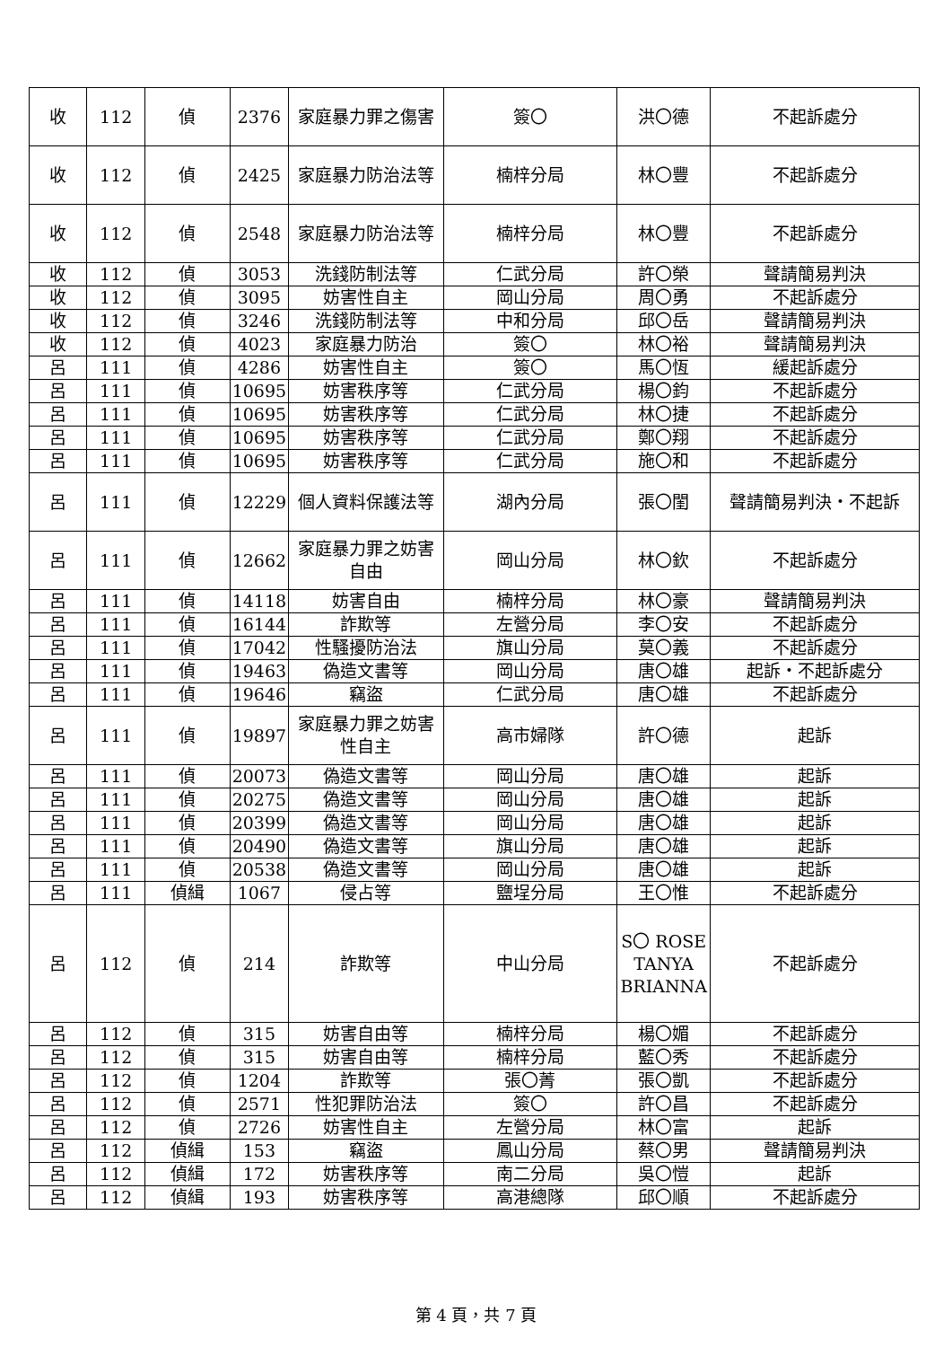| 收 | 112 | 偵 | 2376 | 家庭暴力罪之傷害 | 簽〇 | 洪〇德 | 不起訴處分 |
| 收 | 112 | 偵 | 2425 | 家庭暴力防治法等 | 楠梓分局 | 林〇豐 | 不起訴處分 |
| 收 | 112 | 偵 | 2548 | 家庭暴力防治法等 | 楠梓分局 | 林〇豐 | 不起訴處分 |
| 收 | 112 | 偵 | 3053 | 洗錢防制法等 | 仁武分局 | 許〇榮 | 聲請簡易判決 |
| 收 | 112 | 偵 | 3095 | 妨害性自主 | 岡山分局 | 周〇勇 | 不起訴處分 |
| 收 | 112 | 偵 | 3246 | 洗錢防制法等 | 中和分局 | 邱〇岳 | 聲請簡易判決 |
| 收 | 112 | 偵 | 4023 | 家庭暴力防治 | 簽〇 | 林〇裕 | 聲請簡易判決 |
| 呂 | 111 | 偵 | 4286 | 妨害性自主 | 簽〇 | 馬〇恆 | 緩起訴處分 |
| 呂 | 111 | 偵 | 10695 | 妨害秩序等 | 仁武分局 | 楊〇鈞 | 不起訴處分 |
| 呂 | 111 | 偵 | 10695 | 妨害秩序等 | 仁武分局 | 林〇捷 | 不起訴處分 |
| 呂 | 111 | 偵 | 10695 | 妨害秩序等 | 仁武分局 | 鄭〇翔 | 不起訴處分 |
| 呂 | 111 | 偵 | 10695 | 妨害秩序等 | 仁武分局 | 施〇和 | 不起訴處分 |
| 呂 | 111 | 偵 | 12229 | 個人資料保護法等 | 湖內分局 | 張〇閨 | 聲請簡易判決・不起訴 |
| 呂 | 111 | 偵 | 12662 | 家庭暴力罪之妨害自由 | 岡山分局 | 林〇欽 | 不起訴處分 |
| 呂 | 111 | 偵 | 14118 | 妨害自由 | 楠梓分局 | 林〇豪 | 聲請簡易判決 |
| 呂 | 111 | 偵 | 16144 | 詐欺等 | 左營分局 | 李〇安 | 不起訴處分 |
| 呂 | 111 | 偵 | 17042 | 性騷擾防治法 | 旗山分局 | 莫〇義 | 不起訴處分 |
| 呂 | 111 | 偵 | 19463 | 偽造文書等 | 岡山分局 | 唐〇雄 | 起訴・不起訴處分 |
| 呂 | 111 | 偵 | 19646 | 竊盜 | 仁武分局 | 唐〇雄 | 不起訴處分 |
| 呂 | 111 | 偵 | 19897 | 家庭暴力罪之妨害性自主 | 高市婦隊 | 許〇德 | 起訴 |
| 呂 | 111 | 偵 | 20073 | 偽造文書等 | 岡山分局 | 唐〇雄 | 起訴 |
| 呂 | 111 | 偵 | 20275 | 偽造文書等 | 岡山分局 | 唐〇雄 | 起訴 |
| 呂 | 111 | 偵 | 20399 | 偽造文書等 | 岡山分局 | 唐〇雄 | 起訴 |
| 呂 | 111 | 偵 | 20490 | 偽造文書等 | 旗山分局 | 唐〇雄 | 起訴 |
| 呂 | 111 | 偵 | 20538 | 偽造文書等 | 岡山分局 | 唐〇雄 | 起訴 |
| 呂 | 111 | 偵緝 | 1067 | 侵占等 | 鹽埕分局 | 王〇惟 | 不起訴處分 |
| 呂 | 112 | 偵 | 214 | 詐欺等 | 中山分局 | S〇 ROSE TANYA BRIANNA | 不起訴處分 |
| 呂 | 112 | 偵 | 315 | 妨害自由等 | 楠梓分局 | 楊〇媚 | 不起訴處分 |
| 呂 | 112 | 偵 | 315 | 妨害自由等 | 楠梓分局 | 藍〇秀 | 不起訴處分 |
| 呂 | 112 | 偵 | 1204 | 詐欺等 | 張〇菁 | 張〇凱 | 不起訴處分 |
| 呂 | 112 | 偵 | 2571 | 性犯罪防治法 | 簽〇 | 許〇昌 | 不起訴處分 |
| 呂 | 112 | 偵 | 2726 | 妨害性自主 | 左營分局 | 林〇富 | 起訴 |
| 呂 | 112 | 偵緝 | 153 | 竊盜 | 鳳山分局 | 蔡〇男 | 聲請簡易判決 |
| 呂 | 112 | 偵緝 | 172 | 妨害秩序等 | 南二分局 | 吳〇愷 | 起訴 |
| 呂 | 112 | 偵緝 | 193 | 妨害秩序等 | 高港總隊 | 邱〇順 | 不起訴處分 |
第 4 頁，共 7 頁